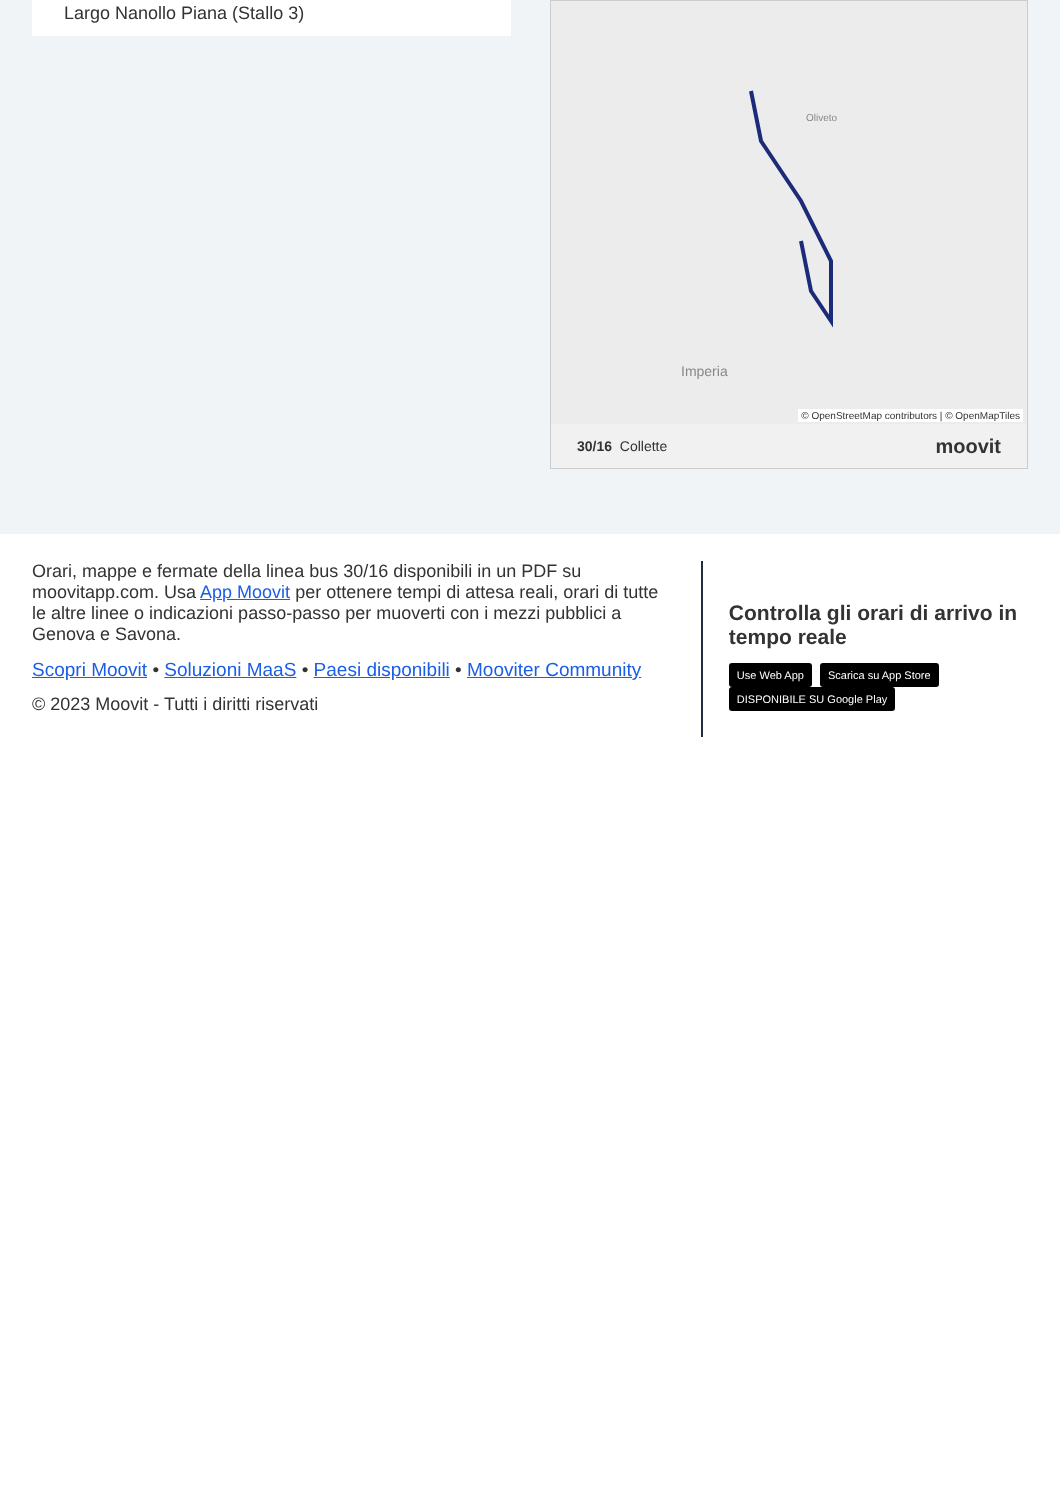Largo Nanollo Piana (Stallo 3)
Imperia
Oliveto
© OpenStreetMap contributors | © OpenMapTiles
30/16 Collette moovit
Orari, mappe e fermate della linea bus 30/16 disponibili in un PDF su moovitapp.com. Usa App Moovit per ottenere tempi di attesa reali, orari di tutte le altre linee o indicazioni passo-passo per muoverti con i mezzi pubblici a Genova e Savona.
Scopri Moovit • Soluzioni MaaS • Paesi disponibili • Mooviter Community
© 2023 Moovit - Tutti i diritti riservati
Controlla gli orari di arrivo in tempo reale
Use Web App Scarica su App Store DISPONIBILE SU Google Play